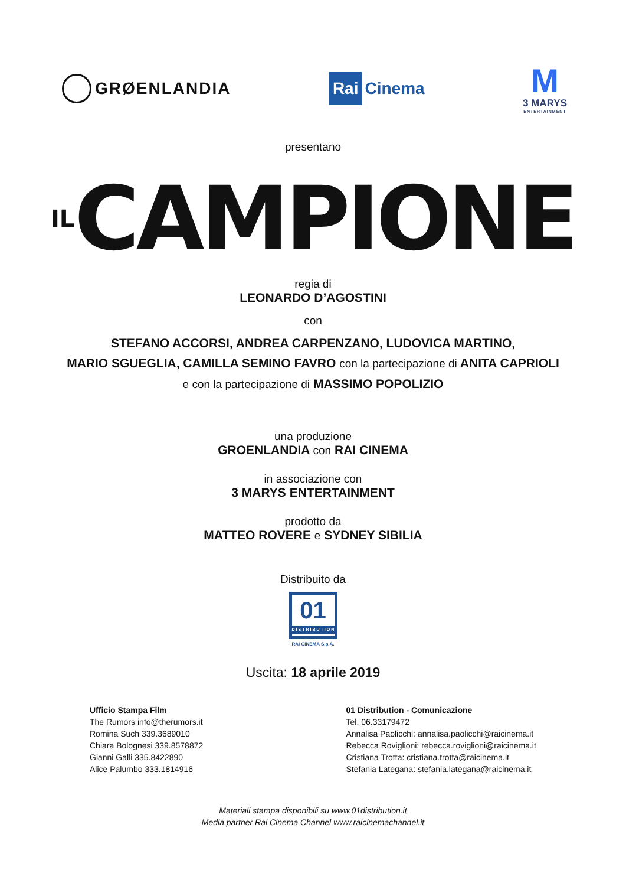GRØENLANDIA
Rai Cinema
M
3 MARYS
ENTERTAINMENT
presentano
ILCAMPIONE
regia di
LEONARDO D’AGOSTINI
con
STEFANO ACCORSI, ANDREA CARPENZANO, LUDOVICA MARTINO,
MARIO SGUEGLIA, CAMILLA SEMINO FAVRO con la partecipazione di ANITA CAPRIOLI
e con la partecipazione di MASSIMO POPOLIZIO
una produzione
GROENLANDIA con RAI CINEMA
in associazione con
3 MARYS ENTERTAINMENT
prodotto da
MATTEO ROVERE e SYDNEY SIBILIA
Distribuito da
01
DISTRIBUTION
RAI CINEMA S.p.A.
Uscita: 18 aprile 2019
Ufficio Stampa Film
The Rumors info@therumors.it
Romina Such 339.3689010
Chiara Bolognesi 339.8578872
Gianni Galli 335.8422890
Alice Palumbo 333.1814916
01 Distribution - Comunicazione
Tel. 06.33179472
Annalisa Paolicchi: annalisa.paolicchi@raicinema.it
Rebecca Roviglioni: rebecca.roviglioni@raicinema.it
Cristiana Trotta: cristiana.trotta@raicinema.it
Stefania Lategana: stefania.lategana@raicinema.it
Materiali stampa disponibili su www.01distribution.it
Media partner Rai Cinema Channel www.raicinemachannel.it